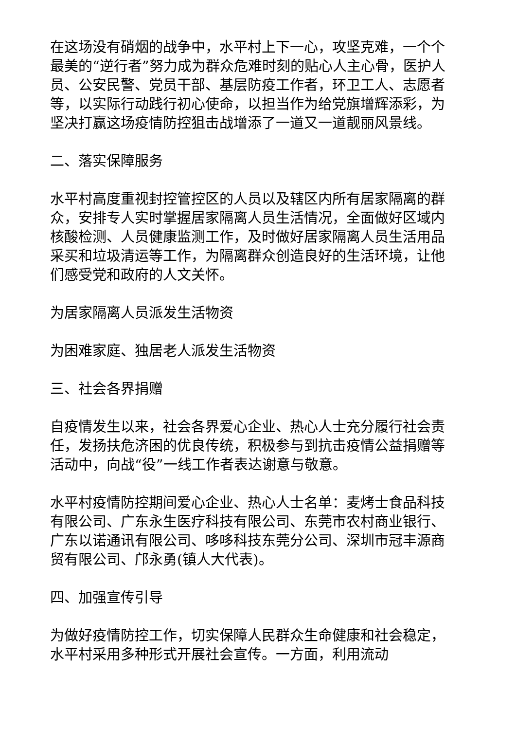在这场没有硝烟的战争中，水平村上下一心，攻坚克难，一个个最美的“逆行者”努力成为群众危难时刻的贴心人主心骨，医护人员、公安民警、党员干部、基层防疫工作者，环卫工人、志愿者等，以实际行动践行初心使命，以担当作为给党旗增辉添彩，为坚决打赢这场疫情防控狙击战增添了一道又一道靓丽风景线。
二、落实保障服务
水平村高度重视封控管控区的人员以及辖区内所有居家隔离的群众，安排专人实时掌握居家隔离人员生活情况，全面做好区域内核酸检测、人员健康监测工作，及时做好居家隔离人员生活用品采买和垃圾清运等工作，为隔离群众创造良好的生活环境，让他们感受党和政府的人文关怀。
为居家隔离人员派发生活物资
为困难家庭、独居老人派发生活物资
三、社会各界捐赠
自疫情发生以来，社会各界爱心企业、热心人士充分履行社会责任，发扬扶危济困的优良传统，积极参与到抗击疫情公益捐赠等活动中，向战“役”一线工作者表达谢意与敬意。
水平村疫情防控期间爱心企业、热心人士名单：麦烤士食品科技有限公司、广东永生医疗科技有限公司、东莞市农村商业银行、广东以诺通讯有限公司、哆哆科技东莞分公司、深圳市冠丰源商贸有限公司、邝永勇(镇人大代表)。
四、加强宣传引导
为做好疫情防控工作，切实保障人民群众生命健康和社会稳定，水平村采用多种形式开展社会宣传。一方面，利用流动